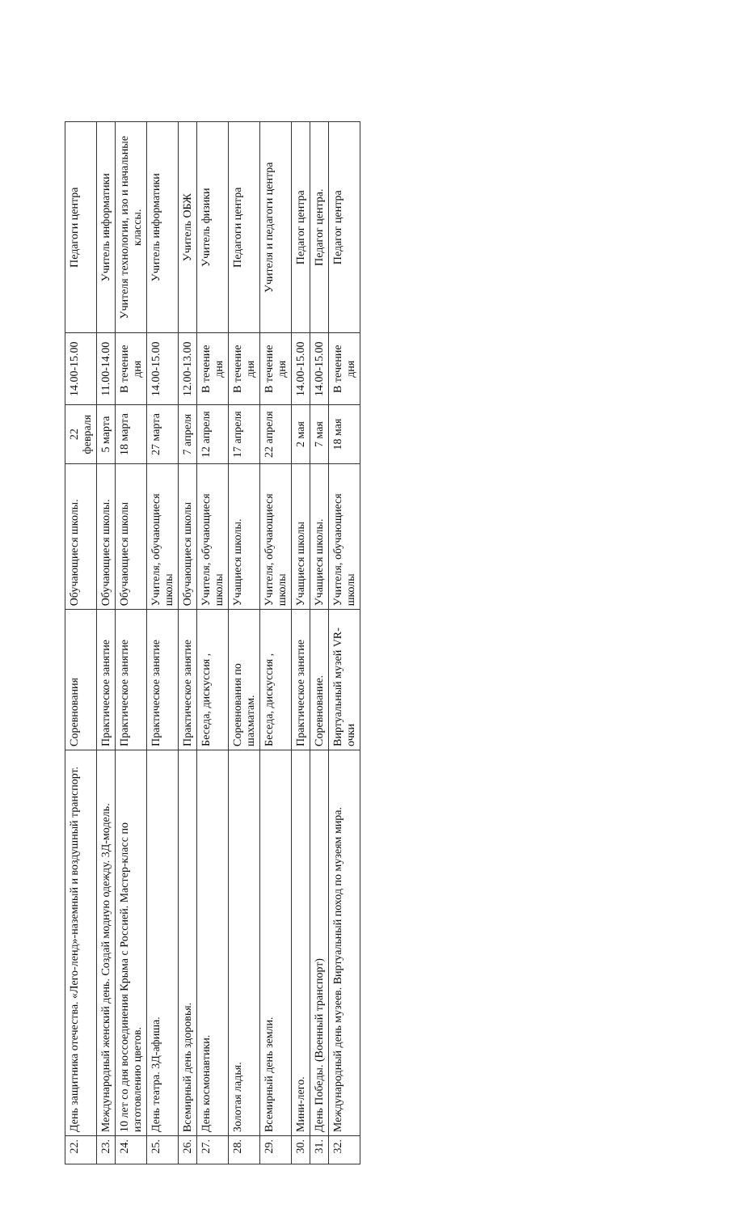| 22. | День защитника отечества. «Лего-ленд»-наземный и воздушный транспорт. | Соревнования | Обучающиеся школы. | 22 февраля | 14.00-15.00 | Педагоги центра |
| 23. | Международный женский день. Создай модную одежду. 3Д-модель. | Практическое занятие | Обучающиеся школы. | 5 марта | 11.00-14.00 | Учитель информатики |
| 24. | 10 лет со дня воссоединения Крыма с Россией. Мастер-класс по изготовлению цветов. | Практическое занятие | Обучающиеся школы | 18 марта | В течение дня | Учителя технологии, изо и начальные классы. |
| 25. | День театра. 3Д-афиша. | Практическое занятие | Учителя, обучающиеся школы | 27 марта | 14.00-15.00 | Учитель информатики |
| 26. | Всемирный день здоровья. | Практическое занятие | Обучающиеся школы | 7 апреля | 12.00-13.00 | Учитель ОБЖ |
| 27. | День космонавтики. | Беседа, дискуссия , | Учителя, обучающиеся школы | 12 апреля | В течение дня | Учитель физики |
| 28. | Золотая ладья. | Соревнования по шахматам. | Учащиеся школы. | 17 апреля | В течение дня | Педагоги центра |
| 29. | Всемирный день земли. | Беседа, дискуссия , | Учителя, обучающиеся школы | 22 апреля | В течение дня | Учителя и педагоги центра |
| 30. | Мини-лего. | Практическое занятие | Учащиеся школы | 2 мая | 14.00-15.00 | Педагог центра |
| 31. | День Победы. (Военный транспорт) | Соревнование. | Учащиеся школы. | 7 мая | 14.00-15.00 | Педагог центра. |
| 32. | Международный день музеев. Виртуальный поход по музеям мира. | Виртуальный музей VR-очки | Учителя, обучающиеся школы | 18 мая | В течение дня | Педагог центра |